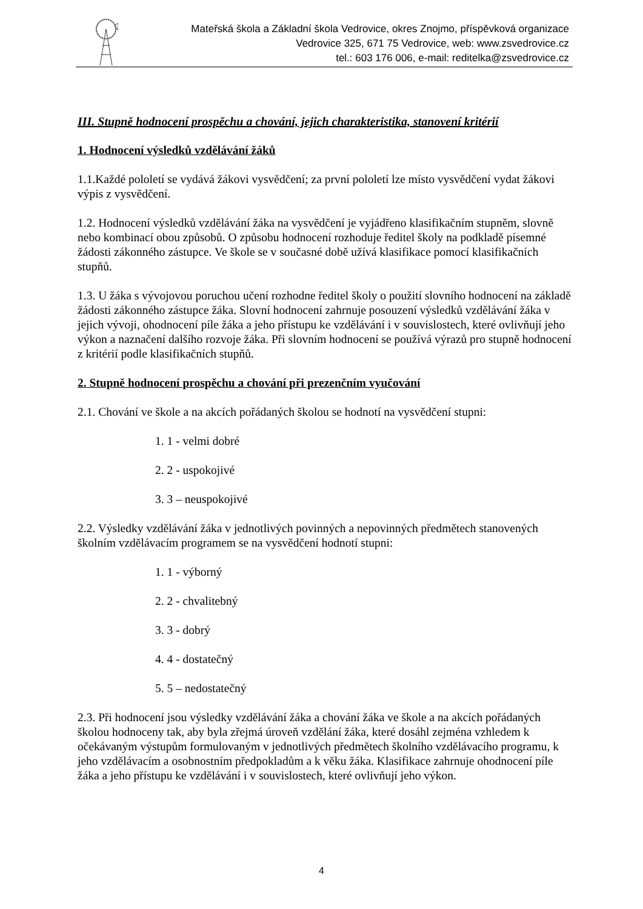Mateřská škola a Základní škola Vedrovice, okres Znojmo, příspěvková organizace
Vedrovice 325, 671 75 Vedrovice, web: www.zsvedrovice.cz
tel.: 603 176 006, e-mail: reditelka@zsvedrovice.cz
III. Stupně hodnocení prospěchu a chování, jejich charakteristika, stanovení kritérií
1. Hodnocení výsledků vzdělávání žáků
1.1.Každé pololetí se vydává žákovi vysvědčení; za první pololetí lze místo vysvědčení vydat žákovi výpis z vysvědčení.
1.2. Hodnocení výsledků vzdělávání žáka na vysvědčení je vyjádřeno klasifikačním stupněm, slovně nebo kombinací obou způsobů. O způsobu hodnocení rozhoduje ředitel školy na podkladě písemné žádosti zákonného zástupce. Ve škole se v současné době užívá klasifikace pomocí klasifikačních stupňů.
1.3. U žáka s vývojovou poruchou učení rozhodne ředitel školy o použití slovního hodnocení na základě žádosti zákonného zástupce žáka. Slovní hodnocení zahrnuje posouzení výsledků vzdělávání žáka v jejich vývoji, ohodnocení píle žáka a jeho přístupu ke vzdělávání i v souvislostech, které ovlivňují jeho výkon a naznačení dalšího rozvoje žáka. Při slovním hodnocení se používá výrazů pro stupně hodnocení z kritérií podle klasifikačních stupňů.
2. Stupně hodnocení prospěchu a chování při prezenčním vyučování
2.1. Chování ve škole a na akcích pořádaných školou se hodnotí na vysvědčení stupni:
1. 1 - velmi dobré
2. 2 - uspokojivé
3. 3 – neuspokojivé
2.2. Výsledky vzdělávání žáka v jednotlivých povinných a nepovinných předmětech stanovených školním vzdělávacím programem se na vysvědčení hodnotí stupni:
1. 1 - výborný
2. 2 - chvalitebný
3. 3 - dobrý
4. 4 - dostatečný
5. 5 – nedostatečný
2.3. Při hodnocení jsou výsledky vzdělávání žáka a chování žáka ve škole a na akcích pořádaných školou hodnoceny tak, aby byla zřejmá úroveň vzdělání žáka, které dosáhl zejména vzhledem k očekávaným výstupům formulovaným v jednotlivých předmětech školního vzdělávacího programu, k jeho vzdělávacím a osobnostním předpokladům a k věku žáka. Klasifikace zahrnuje ohodnocení píle žáka a jeho přístupu ke vzdělávání i v souvislostech, které ovlivňují jeho výkon.
4